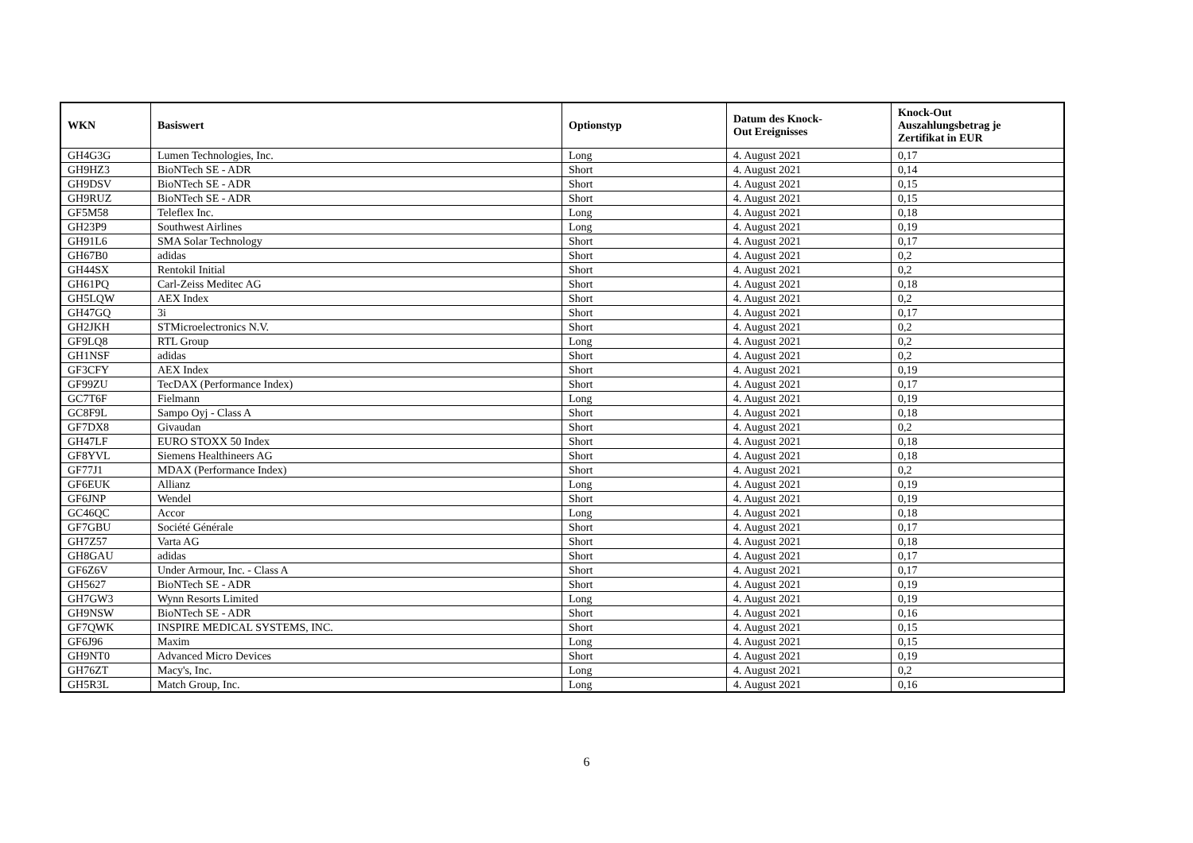| WKN | Basiswert | Optionstyp | Datum des Knock- Out Ereignisses | Knock-Out Auszahlungsbetrag je Zertifikat in EUR |
| --- | --- | --- | --- | --- |
| GH4G3G | Lumen Technologies, Inc. | Long | 4. August 2021 | 0,17 |
| GH9HZ3 | BioNTech SE - ADR | Short | 4. August 2021 | 0,14 |
| GH9DSV | BioNTech SE - ADR | Short | 4. August 2021 | 0,15 |
| GH9RUZ | BioNTech SE - ADR | Short | 4. August 2021 | 0,15 |
| GF5M58 | Teleflex Inc. | Long | 4. August 2021 | 0,18 |
| GH23P9 | Southwest Airlines | Long | 4. August 2021 | 0,19 |
| GH91L6 | SMA Solar Technology | Short | 4. August 2021 | 0,17 |
| GH67B0 | adidas | Short | 4. August 2021 | 0,2 |
| GH44SX | Rentokil Initial | Short | 4. August 2021 | 0,2 |
| GH61PQ | Carl-Zeiss Meditec AG | Short | 4. August 2021 | 0,18 |
| GH5LQW | AEX Index | Short | 4. August 2021 | 0,2 |
| GH47GQ | 3i | Short | 4. August 2021 | 0,17 |
| GH2JKH | STMicroelectronics N.V. | Short | 4. August 2021 | 0,2 |
| GF9LQ8 | RTL Group | Long | 4. August 2021 | 0,2 |
| GH1NSF | adidas | Short | 4. August 2021 | 0,2 |
| GF3CFY | AEX Index | Short | 4. August 2021 | 0,19 |
| GF99ZU | TecDAX (Performance Index) | Short | 4. August 2021 | 0,17 |
| GC7T6F | Fielmann | Long | 4. August 2021 | 0,19 |
| GC8F9L | Sampo Oyj - Class A | Short | 4. August 2021 | 0,18 |
| GF7DX8 | Givaudan | Short | 4. August 2021 | 0,2 |
| GH47LF | EURO STOXX 50 Index | Short | 4. August 2021 | 0,18 |
| GF8YVL | Siemens Healthineers AG | Short | 4. August 2021 | 0,18 |
| GF77J1 | MDAX (Performance Index) | Short | 4. August 2021 | 0,2 |
| GF6EUK | Allianz | Long | 4. August 2021 | 0,19 |
| GF6JNP | Wendel | Short | 4. August 2021 | 0,19 |
| GC46QC | Accor | Long | 4. August 2021 | 0,18 |
| GF7GBU | Société Générale | Short | 4. August 2021 | 0,17 |
| GH7Z57 | Varta AG | Short | 4. August 2021 | 0,18 |
| GH8GAU | adidas | Short | 4. August 2021 | 0,17 |
| GF6Z6V | Under Armour, Inc. - Class A | Short | 4. August 2021 | 0,17 |
| GH5627 | BioNTech SE - ADR | Short | 4. August 2021 | 0,19 |
| GH7GW3 | Wynn Resorts Limited | Long | 4. August 2021 | 0,19 |
| GH9NSW | BioNTech SE - ADR | Short | 4. August 2021 | 0,16 |
| GF7QWK | INSPIRE MEDICAL SYSTEMS, INC. | Short | 4. August 2021 | 0,15 |
| GF6J96 | Maxim | Long | 4. August 2021 | 0,15 |
| GH9NT0 | Advanced Micro Devices | Short | 4. August 2021 | 0,19 |
| GH76ZT | Macy's, Inc. | Long | 4. August 2021 | 0,2 |
| GH5R3L | Match Group, Inc. | Long | 4. August 2021 | 0,16 |
6